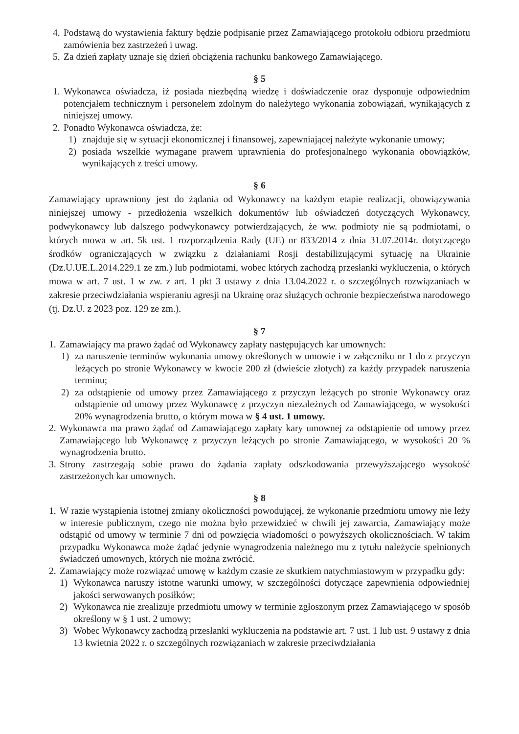4. Podstawą do wystawienia faktury będzie podpisanie przez Zamawiającego protokołu odbioru przedmiotu zamówienia bez zastrzeżeń i uwag.
5. Za dzień zapłaty uznaje się dzień obciążenia rachunku bankowego Zamawiającego.
§ 5
1. Wykonawca oświadcza, iż posiada niezbędną wiedzę i doświadczenie oraz dysponuje odpowiednim potencjałem technicznym i personelem zdolnym do należytego wykonania zobowiązań, wynikających z niniejszej umowy.
2. Ponadto Wykonawca oświadcza, że:
1) znajduje się w sytuacji ekonomicznej i finansowej, zapewniającej należyte wykonanie umowy;
2) posiada wszelkie wymagane prawem uprawnienia do profesjonalnego wykonania obowiązków, wynikających z treści umowy.
§ 6
Zamawiający uprawniony jest do żądania od Wykonawcy na każdym etapie realizacji, obowiązywania niniejszej umowy - przedłożenia wszelkich dokumentów lub oświadczeń dotyczących Wykonawcy, podwykonawcy lub dalszego podwykonawcy potwierdzających, że ww. podmioty nie są podmiotami, o których mowa w art. 5k ust. 1 rozporządzenia Rady (UE) nr 833/2014 z dnia 31.07.2014r. dotyczącego środków ograniczających w związku z działaniami Rosji destabilizującymi sytuację na Ukrainie (Dz.U.UE.L.2014.229.1 ze zm.) lub podmiotami, wobec których zachodzą przesłanki wykluczenia, o których mowa w art. 7 ust. 1 w zw. z art. 1 pkt 3 ustawy z dnia 13.04.2022 r. o szczególnych rozwiązaniach w zakresie przeciwdziałania wspieraniu agresji na Ukrainę oraz służących ochronie bezpieczeństwa narodowego (tj. Dz.U. z 2023 poz. 129 ze zm.).
§ 7
1. Zamawiający ma prawo żądać od Wykonawcy zapłaty następujących kar umownych:
1) za naruszenie terminów wykonania umowy określonych w umowie i w załączniku nr 1 do z przyczyn leżących po stronie Wykonawcy w kwocie 200 zł (dwieście złotych) za każdy przypadek naruszenia terminu;
2) za odstąpienie od umowy przez Zamawiającego z przyczyn leżących po stronie Wykonawcy oraz odstąpienie od umowy przez Wykonawcę z przyczyn niezależnych od Zamawiającego, w wysokości 20% wynagrodzenia brutto, o którym mowa w § 4 ust. 1 umowy.
2. Wykonawca ma prawo żądać od Zamawiającego zapłaty kary umownej za odstąpienie od umowy przez Zamawiającego lub Wykonawcę z przyczyn leżących po stronie Zamawiającego, w wysokości 20 % wynagrodzenia brutto.
3. Strony zastrzegają sobie prawo do żądania zapłaty odszkodowania przewyższającego wysokość zastrzeżonych kar umownych.
§ 8
1. W razie wystąpienia istotnej zmiany okoliczności powodującej, że wykonanie przedmiotu umowy nie leży w interesie publicznym, czego nie można było przewidzieć w chwili jej zawarcia, Zamawiający może odstąpić od umowy w terminie 7 dni od powzięcia wiadomości o powyższych okolicznościach. W takim przypadku Wykonawca może żądać jedynie wynagrodzenia należnego mu z tytułu należycie spełnionych świadczeń umownych, których nie można zwrócić.
2. Zamawiający może rozwiązać umowę w każdym czasie ze skutkiem natychmiastowym w przypadku gdy:
1) Wykonawca naruszy istotne warunki umowy, w szczególności dotyczące zapewnienia odpowiedniej jakości serwowanych posiłków;
2) Wykonawca nie zrealizuje przedmiotu umowy w terminie zgłoszonym przez Zamawiającego w sposób określony w § 1 ust. 2 umowy;
3) Wobec Wykonawcy zachodzą przesłanki wykluczenia na podstawie art. 7 ust. 1 lub ust. 9 ustawy z dnia 13 kwietnia 2022 r. o szczególnych rozwiązaniach w zakresie przeciwdziałania